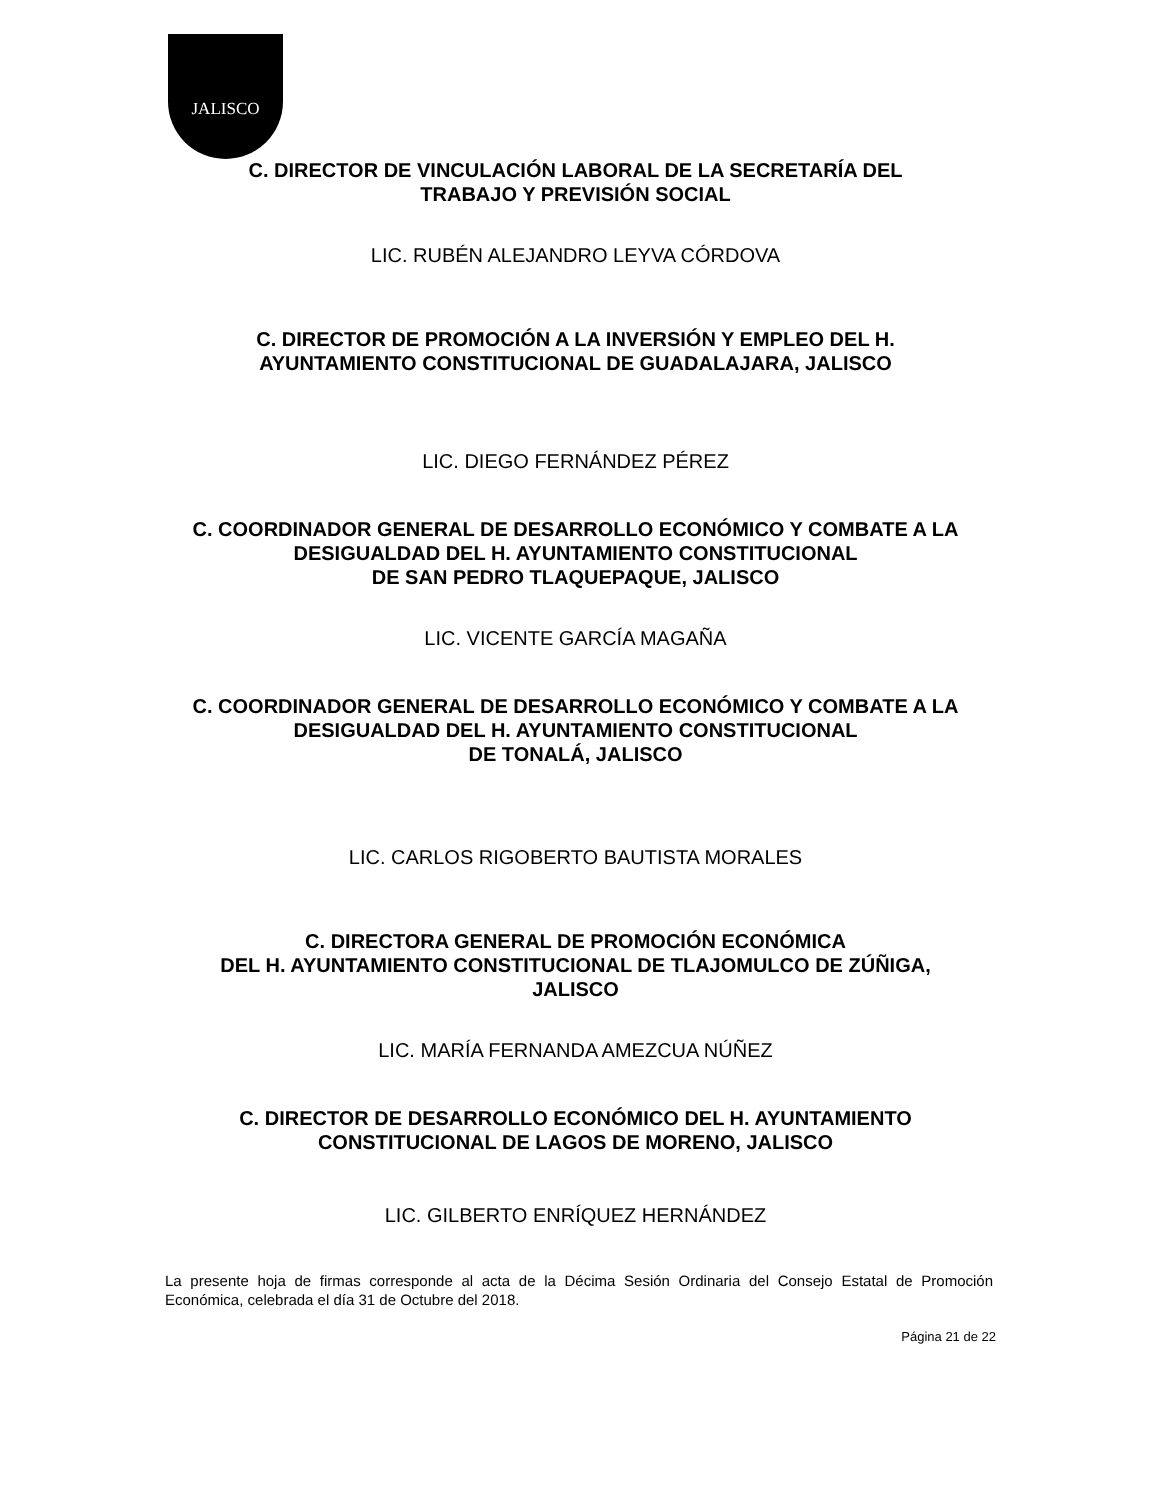JALISCO
C. DIRECTOR DE VINCULACIÓN LABORAL DE LA SECRETARÍA DEL
TRABAJO Y PREVISIÓN SOCIAL
LIC. RUBÉN ALEJANDRO LEYVA CÓRDOVA
C. DIRECTOR DE PROMOCIÓN A LA INVERSIÓN Y EMPLEO DEL H.
AYUNTAMIENTO CONSTITUCIONAL DE GUADALAJARA, JALISCO
LIC. DIEGO FERNÁNDEZ PÉREZ
C. COORDINADOR GENERAL DE DESARROLLO ECONÓMICO Y COMBATE A LA
DESIGUALDAD DEL H. AYUNTAMIENTO CONSTITUCIONAL
DE SAN PEDRO TLAQUEPAQUE, JALISCO
LIC. VICENTE GARCÍA MAGAÑA
C. COORDINADOR GENERAL DE DESARROLLO ECONÓMICO Y COMBATE A LA
DESIGUALDAD DEL H. AYUNTAMIENTO CONSTITUCIONAL
DE TONALÁ, JALISCO
LIC. CARLOS RIGOBERTO BAUTISTA MORALES
C. DIRECTORA GENERAL DE PROMOCIÓN ECONÓMICA
DEL H. AYUNTAMIENTO CONSTITUCIONAL DE TLAJOMULCO DE ZÚÑIGA,
JALISCO
LIC. MARÍA FERNANDA AMEZCUA NÚÑEZ
C. DIRECTOR DE DESARROLLO ECONÓMICO DEL H. AYUNTAMIENTO
CONSTITUCIONAL DE LAGOS DE MORENO, JALISCO
LIC. GILBERTO ENRÍQUEZ HERNÁNDEZ
La presente hoja de firmas corresponde al acta de la Décima Sesión Ordinaria del Consejo Estatal de Promoción Económica, celebrada el día 31 de Octubre del 2018.
Página 21 de 22